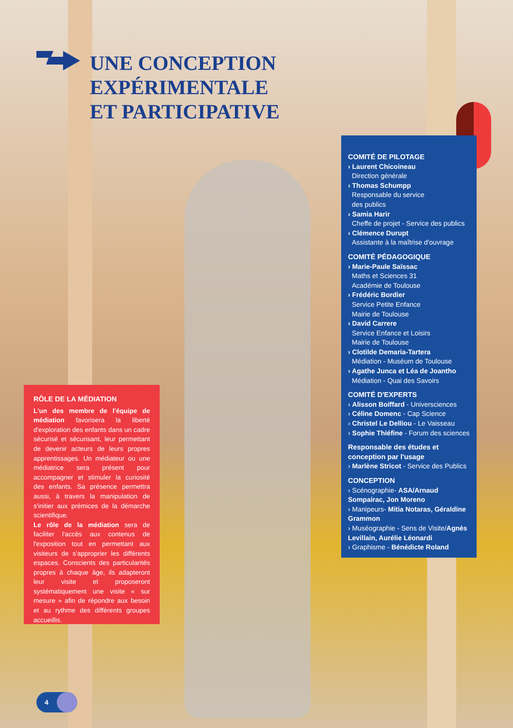UNE CONCEPTION
EXPÉRIMENTALE
ET PARTICIPATIVE
COMITÉ DE PILOTAGE
› Laurent Chicoineau
Direction générale
› Thomas Schumpp
Responsable du service
des publics
› Samia Harir
Cheffe de projet - Service des publics
› Clémence Durupt
Assistante à la maîtrise d'ouvrage
COMITÉ PÉDAGOGIQUE
› Marie-Paule Saïssac
Maths et Sciences 31
Académie de Toulouse
› Frédéric Bordier
Service Petite Enfance
Mairie de Toulouse
› David Carrere
Service Enfance et Loisirs
Mairie de Toulouse
› Clotilde Demaria-Tartera
Médiation - Muséum de Toulouse
› Agathe Junca et Léa de Joantho
Médiation - Quai des Savoirs
COMITÉ D'EXPERTS
› Alisson Boiffard - Universciences
› Céline Domenc - Cap Science
› Christel Le Delliou - Le Vaisseau
› Sophie Thiéfine - Forum des sciences
Responsable des études et
conception par l'usage
› Marlène Stricot - Service des Publics
CONCEPTION
› Scénographie- ASA/Arnaud Sompairac, Jon Moreno
› Manipeurs- Mitia Notaras, Géraldine Grammon
› Muséographie - Sens de Visite/Agnès Levillain, Aurélie Léonardi
› Graphisme - Bénédicte Roland
RÔLE DE LA MÉDIATION
L'un des membre de l'équipe de médiation favorisera la liberté d'exploration des enfants dans un cadre sécurisé et sécurisant, leur permettant de devenir acteurs de leurs propres apprentissages. Un médiateur ou une médiatrice sera présent pour accompagner et stimuler la curiosité des enfants. Sa présence permettra aussi, à travers la manipulation de s'initier aux prémices de la démarche scientifique.
Le rôle de la médiation sera de faciliter l'accès aux contenus de l'exposition tout en permettant aux visiteurs de s'approprier les différents espaces. Conscients des particularités propres à chaque âge, ils adapteront leur visite et proposeront systématiquement une visite « sur mesure » afin de répondre aux besoin et au rythme des différents groupes accueillis.
4